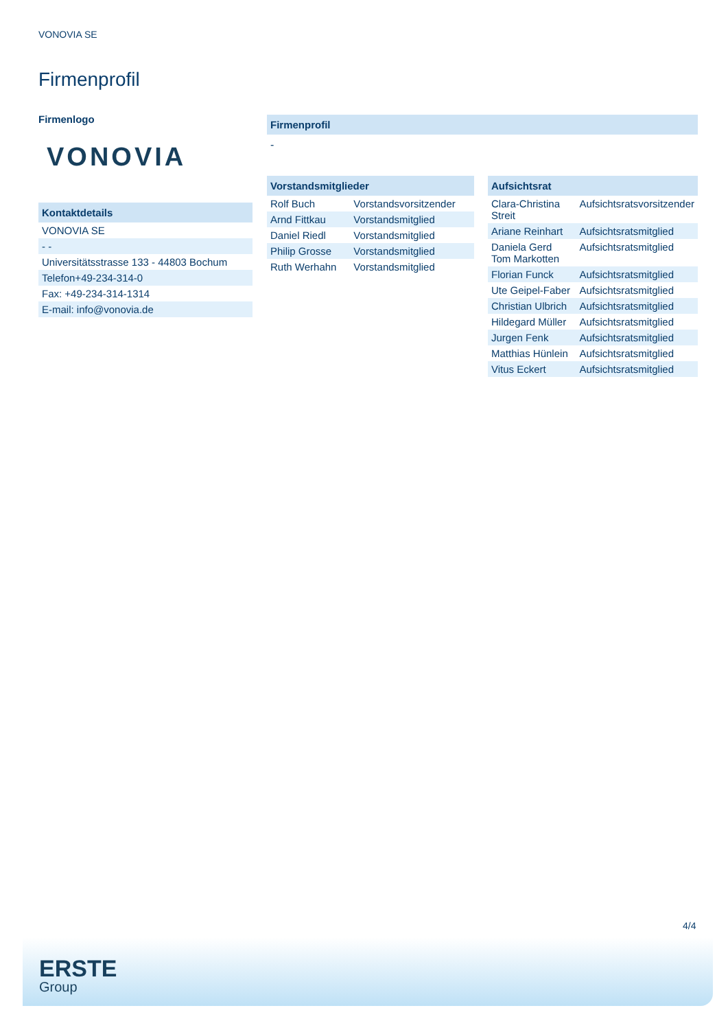VONOVIA SE
Firmenprofil
Firmenlogo
VONOVIA
Kontaktdetails
| VONOVIA SE |
| - - |
| Universitätsstrasse 133 - 44803 Bochum |
| Telefon+49-234-314-0 |
| Fax: +49-234-314-1314 |
| E-mail: info@vonovia.de |
Firmenprofil
-
Vorstandsmitglieder
| Rolf Buch | Vorstandsvorsitzender |
| Arnd Fittkau | Vorstandsmitglied |
| Daniel Riedl | Vorstandsmitglied |
| Philip Grosse | Vorstandsmitglied |
| Ruth Werhahn | Vorstandsmitglied |
Aufsichtsrat
| Clara-Christina Streit | Aufsichtsratsvorsitzender |
| Ariane Reinhart | Aufsichtsratsmitglied |
| Daniela Gerd Tom Markotten | Aufsichtsratsmitglied |
| Florian Funck | Aufsichtsratsmitglied |
| Ute Geipel-Faber | Aufsichtsratsmitglied |
| Christian Ulbrich | Aufsichtsratsmitglied |
| Hildegard Müller | Aufsichtsratsmitglied |
| Jurgen Fenk | Aufsichtsratsmitglied |
| Matthias Hünlein | Aufsichtsratsmitglied |
| Vitus Eckert | Aufsichtsratsmitglied |
4/4
ERSTE
Group